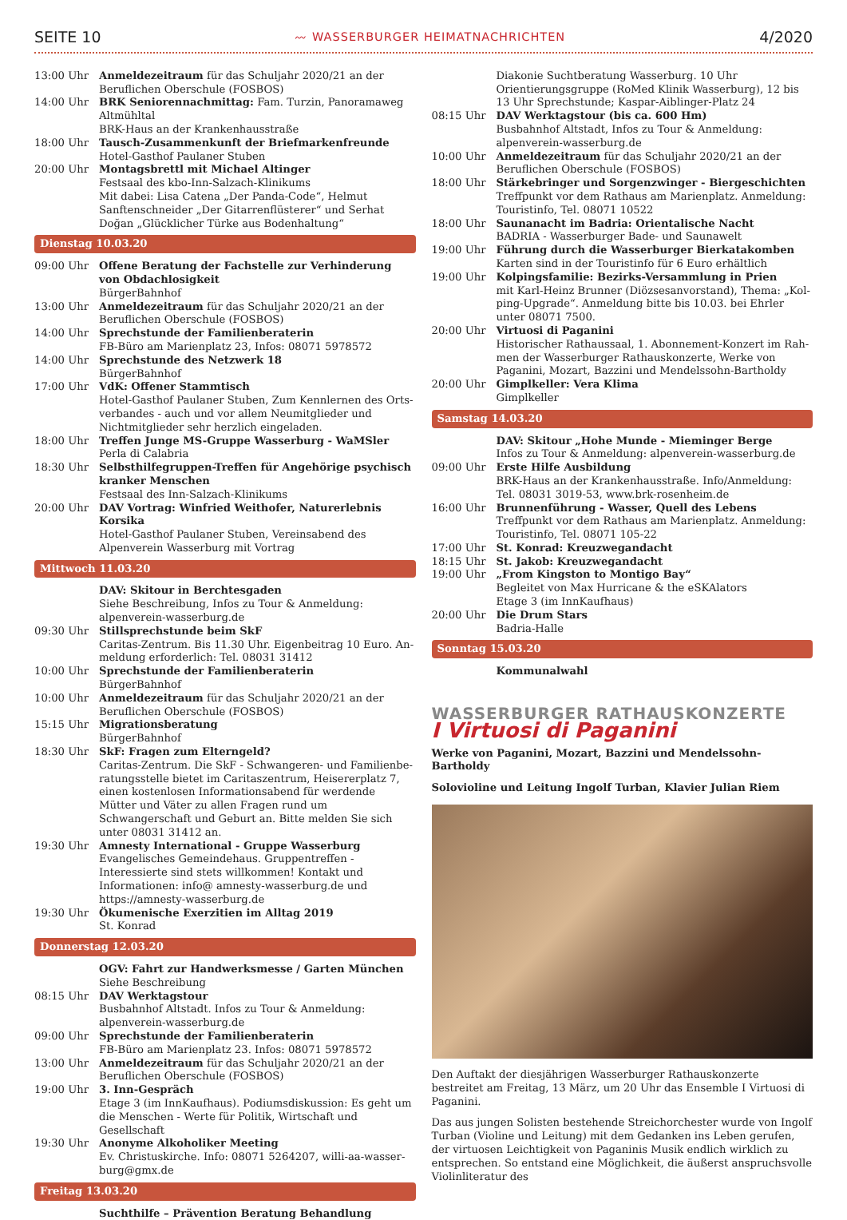SEITE 10 〰 WASSERBURGER HEIMATNACHRICHTEN 4/2020
13:00 Uhr Anmeldezeitraum für das Schuljahr 2020/21 an der Berufli­chen Oberschule (FOSBOS)
14:00 Uhr BRK Seniorennachmittag: Fam. Turzin, Panoramaweg Alt­mühltal
BRK-Haus an der Krankenhausstraße
18:00 Uhr Tausch-Zusammenkunft der Briefmarkenfreunde
Hotel-Gasthof Paulaner Stuben
20:00 Uhr Montagsbrettl mit Michael Altinger
Festsaal des kbo-Inn-Salzach-Klinikums
Mit dabei: Lisa Catena „Der Panda-Code“, Helmut Sanften­schneider „Der Gitarrenflüsterer“ und Serhat Doğan „Glück­licher Türke aus Bodenhaltung“
Dienstag 10.03.20
09:00 Uhr Offene Beratung der Fachstelle zur Verhinderung von Ob­dachlosigkeit
BürgerBahnhof
13:00 Uhr Anmeldezeitraum für das Schuljahr 2020/21 an der Berufli­chen Oberschule (FOSBOS)
14:00 Uhr Sprechstunde der Familienberaterin
FB-Büro am Marienplatz 23, Infos: 08071 5978572
14:00 Uhr Sprechstunde des Netzwerk 18
BürgerBahnhof
17:00 Uhr VdK: Offener Stammtisch
Hotel-Gasthof Paulaner Stuben, Zum Kennlernen des Orts­verbandes - auch und vor allem Neumitglieder und Nichtmit­glieder sehr herzlich eingeladen.
18:00 Uhr Treffen Junge MS-Gruppe Wasserburg - WaMSler
Perla di Calabria
18:30 Uhr Selbsthilfegruppen-Treffen für Angehörige psychisch kran­ker Menschen
Festsaal des Inn-Salzach-Klinikums
20:00 Uhr DAV Vortrag: Winfried Weithofer, Naturerlebnis Korsika
Hotel-Gasthof Paulaner Stuben, Vereinsabend des Alpenver­ein Wasserburg mit Vortrag
Mittwoch 11.03.20
DAV: Skitour in Berchtesgaden
Siehe Beschreibung, Infos zu Tour & Anmeldung: alpenver­ein-wasserburg.de
09:30 Uhr Stillsprechstunde beim SkF
Caritas-Zentrum. Bis 11.30 Uhr. Eigenbeitrag 10 Euro. An­meldung erforderlich: Tel. 08031 31412
10:00 Uhr Sprechstunde der Familienberaterin
BürgerBahnhof
10:00 Uhr Anmeldezeitraum für das Schuljahr 2020/21 an der Berufli­chen Oberschule (FOSBOS)
15:15 Uhr Migrationsberatung
BürgerBahnhof
18:30 Uhr SkF: Fragen zum Elterngeld?
Caritas-Zentrum. Die SkF - Schwangeren- und Familienbe­ratungsstelle bietet im Caritaszentrum, Heisererplatz 7, einen kostenlosen Informationsabend für werdende Mütter und Väter zu allen Fragen rund um Schwangerschaft und Geburt an. Bitte melden Sie sich unter 08031 31412 an.
19:30 Uhr Amnesty International - Gruppe Wasserburg
Evangelisches Gemeindehaus. Gruppentreffen - Interessierte sind stets willkommen! Kontakt und Informationen: info@ amnesty-wasserburg.de und https://amnesty-wasserburg.de
19:30 Uhr Ökumenische Exerzitien im Alltag 2019
St. Konrad
Donnerstag 12.03.20
OGV: Fahrt zur Handwerksmesse / Garten München
Siehe Beschreibung
08:15 Uhr DAV Werktagstour
Busbahnhof Altstadt. Infos zu Tour & Anmeldung: alpenver­ein-wasserburg.de
09:00 Uhr Sprechstunde der Familienberaterin
FB-Büro am Marienplatz 23. Infos: 08071 5978572
13:00 Uhr Anmeldezeitraum für das Schuljahr 2020/21 an der Berufli­chen Oberschule (FOSBOS)
19:00 Uhr 3. Inn-Gespräch
Etage 3 (im InnKaufhaus). Podiumsdiskussion: Es geht um die Menschen - Werte für Politik, Wirtschaft und Gesellschaft
19:30 Uhr Anonyme Alkoholiker Meeting
Ev. Christuskirche. Info: 08071 5264207, willi-aa-wasser­burg@gmx.de
Freitag 13.03.20
Suchthilfe – Prävention Beratung Behandlung
Diakonie Suchtberatung Wasserburg. 10 Uhr Orientierungs­gruppe (RoMed Klinik Wasserburg), 12 bis 13 Uhr Sprech­stunde; Kaspar-Aiblinger-Platz 24
08:15 Uhr DAV Werktagstour (bis ca. 600 Hm)
Busbahnhof Altstadt, Infos zu Tour & Anmeldung: alpenver­ein-wasserburg.de
10:00 Uhr Anmeldezeitraum für das Schuljahr 2020/21 an der Berufli­chen Oberschule (FOSBOS)
18:00 Uhr Stärkebringer und Sorgenzwinger - Biergeschichten
Treffpunkt vor dem Rathaus am Marienplatz. Anmeldung: Touristinfo, Tel. 08071 10522
18:00 Uhr Saunanacht im Badria: Orientalische Nacht
BADRIA - Wasserburger Bade- und Saunawelt
19:00 Uhr Führung durch die Wasserburger Bierkatakomben
Karten sind in der Touristinfo für 6 Euro erhältlich
19:00 Uhr Kolpingsfamilie: Bezirks-Versammlung in Prien
mit Karl-Heinz Brunner (Diözsesanvorstand), Thema: „Kol­ping-Upgrade“. Anmeldung bitte bis 10.03. bei Ehrler unter 08071 7500.
20:00 Uhr Virtuosi di Paganini
Historischer Rathaussaal, 1. Abonnement-Konzert im Rah­men der Wasserburger Rathauskonzerte, Werke von Paganini, Mozart, Bazzini und Mendelssohn-Bartholdy
20:00 Uhr Gimplkeller: Vera Klima
Gimplkeller
Samstag 14.03.20
DAV: Skitour „Hohe Munde - Mieminger Berge
Infos zu Tour & Anmeldung: alpenverein-wasserburg.de
09:00 Uhr Erste Hilfe Ausbildung
BRK-Haus an der Krankenhausstraße. Info/Anmeldung: Tel. 08031 3019-53, www.brk-rosenheim.de
16:00 Uhr Brunnenführung - Wasser, Quell des Lebens
Treffpunkt vor dem Rathaus am Marienplatz. Anmeldung: Touristinfo, Tel. 08071 105-22
17:00 Uhr St. Konrad: Kreuzwegandacht
18:15 Uhr St. Jakob: Kreuzwegandacht
19:00 Uhr „From Kingston to Montigo Bay“
Begleitet von Max Hurricane & the eSKAlators
Etage 3 (im InnKaufhaus)
20:00 Uhr Die Drum Stars
Badria-Halle
Sonntag 15.03.20
Kommunalwahl
WASSERBURGER RATHAUSKONZERTE
I Virtuosi di Paganini
Werke von Paganini, Mozart, Bazzini und Mendelssohn-Bartholdy
Solovioline und Leitung Ingolf Turban, Klavier Julian Riem
Den Auftakt der diesjährigen Wasserburger Rathauskonzerte bestreitet am Freitag, 13 März, um 20 Uhr das Ensemble I Virtuosi di Paganini.
Das aus jungen Solisten bestehende Streichorchester wurde von Ingolf Tur­ban (Violine und Leitung) mit dem Gedanken ins Leben gerufen, der vir­tuosen Leichtigkeit von Paganinis Musik endlich wirklich zu entsprechen. So entstand eine Möglichkeit, die äußerst anspruchsvolle Violinliteratur des